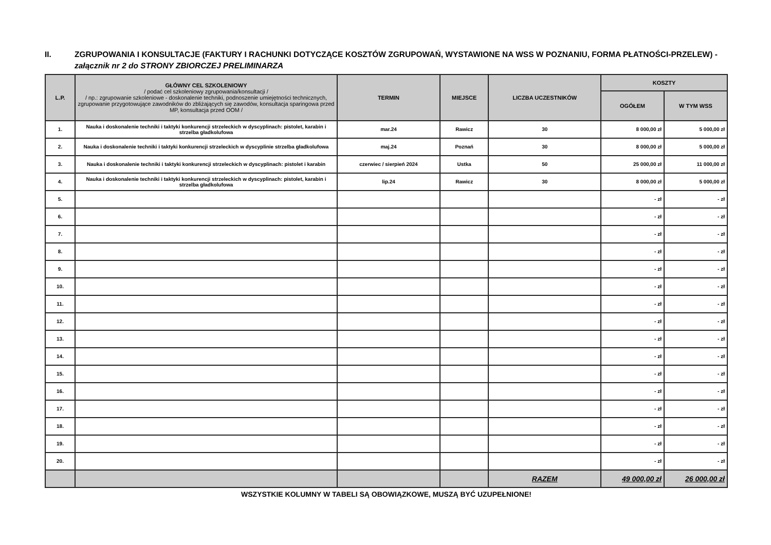II. ZGRUPOWANIA I KONSULTACJE (FAKTURY I RACHUNKI DOTYCZĄCE KOSZTÓW ZGRUPOWAŃ, WYSTAWIONE NA WSS W POZNANIU, FORMA PŁATNOŚCI-PRZELEW) - załącznik nr 2 do STRONY ZBIORCZEJ PRELIMINARZA
| L.P. | GŁÓWNY CEL SZKOLENIOWY / podać cel szkoleniowy zgrupowania/konsultacji / / np.: zgrupowanie szkoleniowe - doskonalenie techniki, podnoszenie umiejętności technicznych, zgrupowanie przygotowujące zawodników do zbliżających się zawodów, konsultacja sparingowa przed MP, konsultacja przed OOM / | TERMIN | MIEJSCE | LICZBA UCZESTNIKÓW | KOSZTY | |
| --- | --- | --- | --- | --- | --- | --- |
| | | | | | OGÓŁEM | W TYM WSS |
| 1. | Nauka i doskonalenie techniki i taktyki konkurencji strzeleckich w dyscyplinach: pistolet, karabin i strzelba gładkolufowa | mar.24 | Rawicz | 30 | 8 000,00 zł | 5 000,00 zł |
| 2. | Nauka i doskonalenie techniki i taktyki konkurencji strzeleckich w dyscyplinie strzelba gładkolufowa | maj.24 | Poznań | 30 | 8 000,00 zł | 5 000,00 zł |
| 3. | Nauka i doskonalenie techniki i taktyki konkurencji strzeleckich w dyscyplinach: pistolet i karabin | czerwiec / sierpień 2024 | Ustka | 50 | 25 000,00 zł | 11 000,00 zł |
| 4. | Nauka i doskonalenie techniki i taktyki konkurencji strzeleckich w dyscyplinach: pistolet, karabin i strzelba gładkolufowa | lip.24 | Rawicz | 30 | 8 000,00 zł | 5 000,00 zł |
| 5. | | | | | - zł | - zł |
| 6. | | | | | - zł | - zł |
| 7. | | | | | - zł | - zł |
| 8. | | | | | - zł | - zł |
| 9. | | | | | - zł | - zł |
| 10. | | | | | - zł | - zł |
| 11. | | | | | - zł | - zł |
| 12. | | | | | - zł | - zł |
| 13. | | | | | - zł | - zł |
| 14. | | | | | - zł | - zł |
| 15. | | | | | - zł | - zł |
| 16. | | | | | - zł | - zł |
| 17. | | | | | - zł | - zł |
| 18. | | | | | - zł | - zł |
| 19. | | | | | - zł | - zł |
| 20. | | | | | - zł | - zł |
| | | | | RAZEM | 49 000,00 zł | 26 000,00 zł |
WSZYSTKIE KOLUMNY W TABELI SĄ OBOWIĄZKOWE, MUSZĄ BYĆ UZUPEŁNIONE!